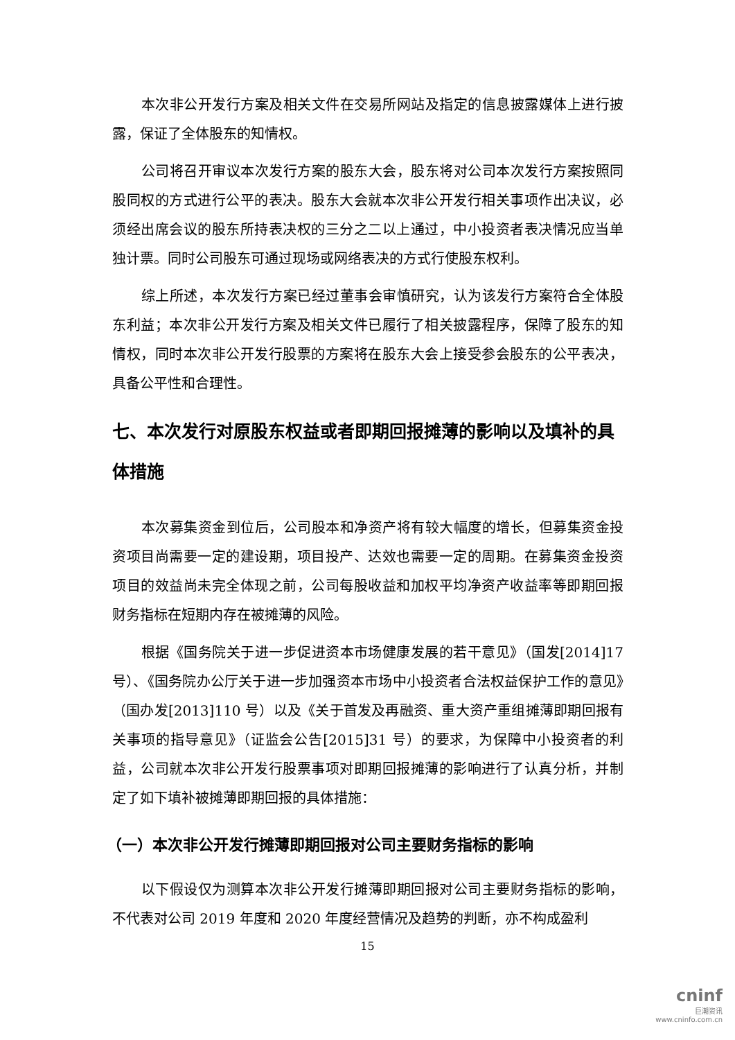本次非公开发行方案及相关文件在交易所网站及指定的信息披露媒体上进行披露，保证了全体股东的知情权。
公司将召开审议本次发行方案的股东大会，股东将对公司本次发行方案按照同股同权的方式进行公平的表决。股东大会就本次非公开发行相关事项作出决议，必须经出席会议的股东所持表决权的三分之二以上通过，中小投资者表决情况应当单独计票。同时公司股东可通过现场或网络表决的方式行使股东权利。
综上所述，本次发行方案已经过董事会审慎研究，认为该发行方案符合全体股东利益；本次非公开发行方案及相关文件已履行了相关披露程序，保障了股东的知情权，同时本次非公开发行股票的方案将在股东大会上接受参会股东的公平表决，具备公平性和合理性。
七、本次发行对原股东权益或者即期回报摊薄的影响以及填补的具体措施
本次募集资金到位后，公司股本和净资产将有较大幅度的增长，但募集资金投资项目尚需要一定的建设期，项目投产、达效也需要一定的周期。在募集资金投资项目的效益尚未完全体现之前，公司每股收益和加权平均净资产收益率等即期回报财务指标在短期内存在被摊薄的风险。
根据《国务院关于进一步促进资本市场健康发展的若干意见》（国发[2014]17号）、《国务院办公厅关于进一步加强资本市场中小投资者合法权益保护工作的意见》（国办发[2013]110 号）以及《关于首发及再融资、重大资产重组摊薄即期回报有关事项的指导意见》（证监会公告[2015]31 号）的要求，为保障中小投资者的利益，公司就本次非公开发行股票事项对即期回报摊薄的影响进行了认真分析，并制定了如下填补被摊薄即期回报的具体措施：
（一）本次非公开发行摊薄即期回报对公司主要财务指标的影响
以下假设仅为测算本次非公开发行摊薄即期回报对公司主要财务指标的影响，不代表对公司 2019 年度和 2020 年度经营情况及趋势的判断，亦不构成盈利
15
cninf
巨潮资讯
www.cninfo.com.cn